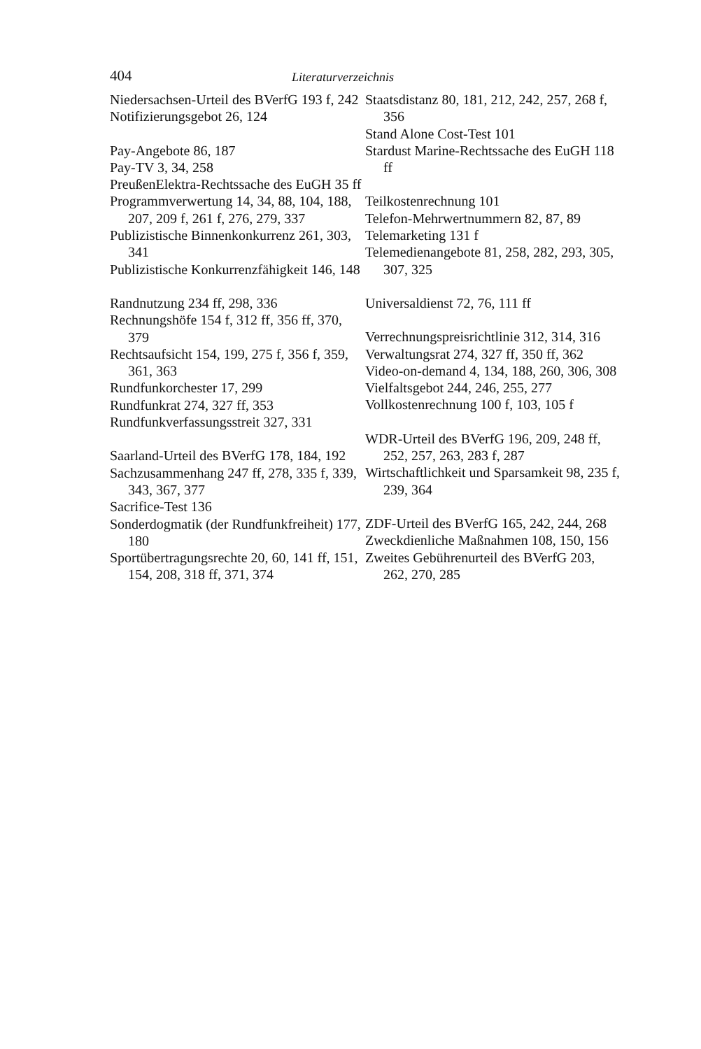404 Literaturverzeichnis
Niedersachsen-Urteil des BVerfG 193 f, 242
Notifizierungsgebot 26, 124
Pay-Angebote 86, 187
Pay-TV 3, 34, 258
PreußenElektra-Rechtssache des EuGH 35 ff
Programmverwertung 14, 34, 88, 104, 188, 207, 209 f, 261 f, 276, 279, 337
Publizistische Binnenkonkurrenz 261, 303, 341
Publizistische Konkurrenzfähig­keit 146, 148
Randnutzung 234 ff, 298, 336
Rechnungshöfe 154 f, 312 ff, 356 ff, 370, 379
Rechtsaufsicht 154, 199, 275 f, 356 f, 359, 361, 363
Rundfunkorchester 17, 299
Rundfunkrat 274, 327 ff, 353
Rundfunkverfassungsstreit 327, 331
Saarland-Urteil des BVerfG 178, 184, 192
Sachzusammenhang 247 ff, 278, 335 f, 339, 343, 367, 377
Sacrifice-Test 136
Sonderdogmatik (der Rundfunk­freiheit) 177, 180
Sportübertragungsrechte 20, 60, 141 ff, 151, 154, 208, 318 ff, 371, 374
Staatsdistanz 80, 181, 212, 242, 257, 268 f, 356
Stand Alone Cost-Test 101
Stardust Marine-Rechtssache des EuGH 118 ff
Teilkostenrechnung 101
Telefon-Mehrwertnummern 82, 87, 89
Telemarketing 131 f
Telemedienangebote 81, 258, 282, 293, 305, 307, 325
Universaldienst 72, 76, 111 ff
Verrechnungspreisrichtlinie 312, 314, 316
Verwaltungsrat 274, 327 ff, 350 ff, 362
Video-on-demand 4, 134, 188, 260, 306, 308
Vielfaltsgebot 244, 246, 255, 277
Vollkostenrechnung 100 f, 103, 105 f
WDR-Urteil des BVerfG 196, 209, 248 ff, 252, 257, 263, 283 f, 287
Wirtschaftlichkeit und Sparsamkeit 98, 235 f, 239, 364
ZDF-Urteil des BVerfG 165, 242, 244, 268
Zweckdienliche Maßnahmen 108, 150, 156
Zweites Gebührenurteil des BVerfG 203, 262, 270, 285